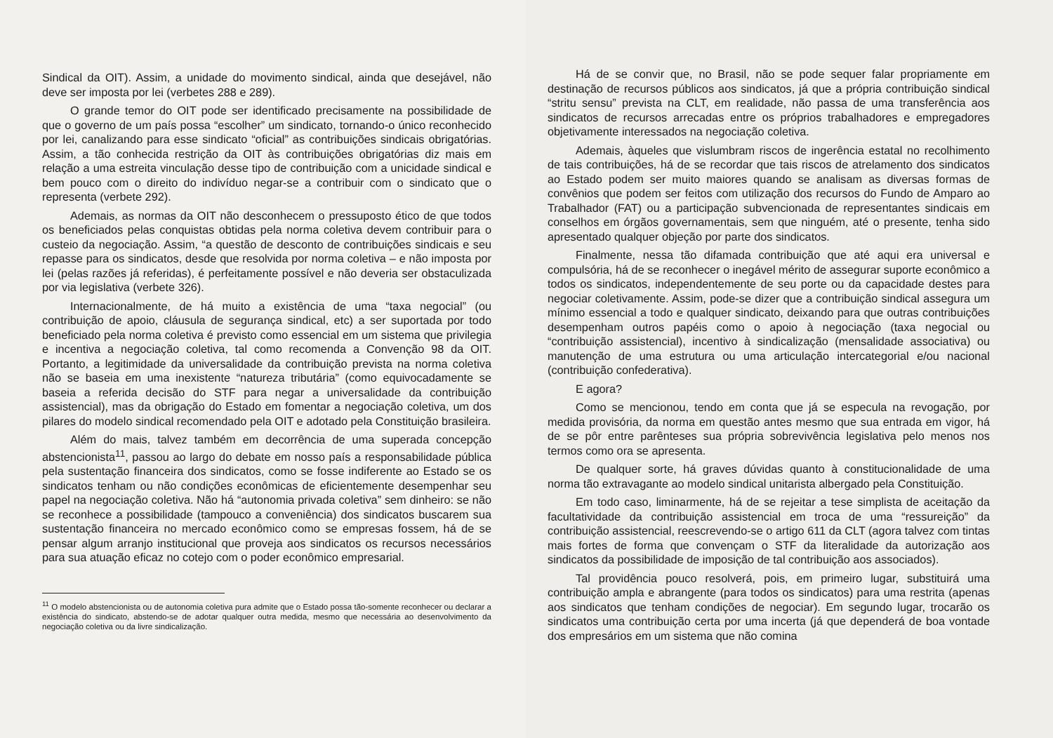Sindical da OIT). Assim, a unidade do movimento sindical, ainda que desejável, não deve ser imposta por lei (verbetes 288 e 289).
O grande temor do OIT pode ser identificado precisamente na possibilidade de que o governo de um país possa “escolher” um sindicato, tornando-o único reconhecido por lei, canalizando para esse sindicato “oficial” as contribuições sindicais obrigatórias. Assim, a tão conhecida restrição da OIT às contribuições obrigatórias diz mais em relação a uma estreita vinculação desse tipo de contribuição com a unicidade sindical e bem pouco com o direito do indivíduo negar-se a contribuir com o sindicato que o representa (verbete 292).
Ademais, as normas da OIT não desconhecem o pressuposto ético de que todos os beneficiados pelas conquistas obtidas pela norma coletiva devem contribuir para o custeio da negociação. Assim, “a questão de desconto de contribuições sindicais e seu repasse para os sindicatos, desde que resolvida por norma coletiva – e não imposta por lei (pelas razões já referidas), é perfeitamente possível e não deveria ser obstaculizada por via legislativa (verbete 326).
Internacionalmente, de há muito a existência de uma “taxa negocial” (ou contribuição de apoio, cláusula de segurança sindical, etc) a ser suportada por todo beneficiado pela norma coletiva é previsto como essencial em um sistema que privilegia e incentiva a negociação coletiva, tal como recomenda a Convenção 98 da OIT. Portanto, a legitimidade da universalidade da contribuição prevista na norma coletiva não se baseia em uma inexistente “natureza tributária” (como equivocadamente se baseia a referida decisão do STF para negar a universalidade da contribuição assistencial), mas da obrigação do Estado em fomentar a negociação coletiva, um dos pilares do modelo sindical recomendado pela OIT e adotado pela Constituição brasileira.
Além do mais, talvez também em decorrência de uma superada concepção abstencionista<sup>11</sup>, passou ao largo do debate em nosso país a responsabilidade pública pela sustentação financeira dos sindicatos, como se fosse indiferente ao Estado se os sindicatos tenham ou não condições econômicas de eficientemente desempenhar seu papel na negociação coletiva. Não há “autonomia privada coletiva” sem dinheiro: se não se reconhece a possibilidade (tampouco a conveniência) dos sindicatos buscarem sua sustentação financeira no mercado econômico como se empresas fossem, há de se pensar algum arranjo institucional que proveja aos sindicatos os recursos necessários para sua atuação eficaz no cotejo com o poder econômico empresarial.
<sup>11</sup> O modelo abstencionista ou de autonomia coletiva pura admite que o Estado possa tão-somente reconhecer ou declarar a existência do sindicato, abstendo-se de adotar qualquer outra medida, mesmo que necessária ao desenvolvimento da negociação coletiva ou da livre sindicalização.
Há de se convir que, no Brasil, não se pode sequer falar propriamente em destinação de recursos públicos aos sindicatos, já que a própria contribuição sindical “stritu sensu” prevista na CLT, em realidade, não passa de uma transferência aos sindicatos de recursos arrecadas entre os próprios trabalhadores e empregadores objetivamente interessados na negociação coletiva.
Ademais, àqueles que vislumbram riscos de ingerência estatal no recolhimento de tais contribuições, há de se recordar que tais riscos de atrelamento dos sindicatos ao Estado podem ser muito maiores quando se analisam as diversas formas de convênios que podem ser feitos com utilização dos recursos do Fundo de Amparo ao Trabalhador (FAT) ou a participação subvencionada de representantes sindicais em conselhos em órgãos governamentais, sem que ninguém, até o presente, tenha sido apresentado qualquer objeção por parte dos sindicatos.
Finalmente, nessa tão difamada contribuição que até aqui era universal e compulsória, há de se reconhecer o inegável mérito de assegurar suporte econômico a todos os sindicatos, independentemente de seu porte ou da capacidade destes para negociar coletivamente. Assim, pode-se dizer que a contribuição sindical assegura um mínimo essencial a todo e qualquer sindicato, deixando para que outras contribuições desempenham outros papéis como o apoio à negociação (taxa negocial ou “contribuição assistencial), incentivo à sindicalização (mensalidade associativa) ou manutenção de uma estrutura ou uma articulação intercategorial e/ou nacional (contribuição confederativa).
E agora?
Como se mencionou, tendo em conta que já se especula na revogação, por medida provisória, da norma em questão antes mesmo que sua entrada em vigor, há de se pôr entre parênteses sua própria sobrevivência legislativa pelo menos nos termos como ora se apresenta.
De qualquer sorte, há graves dúvidas quanto à constitucionalidade de uma norma tão extravagante ao modelo sindical unitarista albergado pela Constituição.
Em todo caso, liminarmente, há de se rejeitar a tese simplista de aceitação da facultatividade da contribuição assistencial em troca de uma “ressureição” da contribuição assistencial, reescrevendo-se o artigo 611 da CLT (agora talvez com tintas mais fortes de forma que convençam o STF da literalidade da autorização aos sindicatos da possibilidade de imposição de tal contribuição aos associados).
Tal providência pouco resolverá, pois, em primeiro lugar, substituirá uma contribuição ampla e abrangente (para todos os sindicatos) para uma restrita (apenas aos sindicatos que tenham condições de negociar). Em segundo lugar, trocarão os sindicatos uma contribuição certa por uma incerta (já que dependerá de boa vontade dos empresários em um sistema que não comina